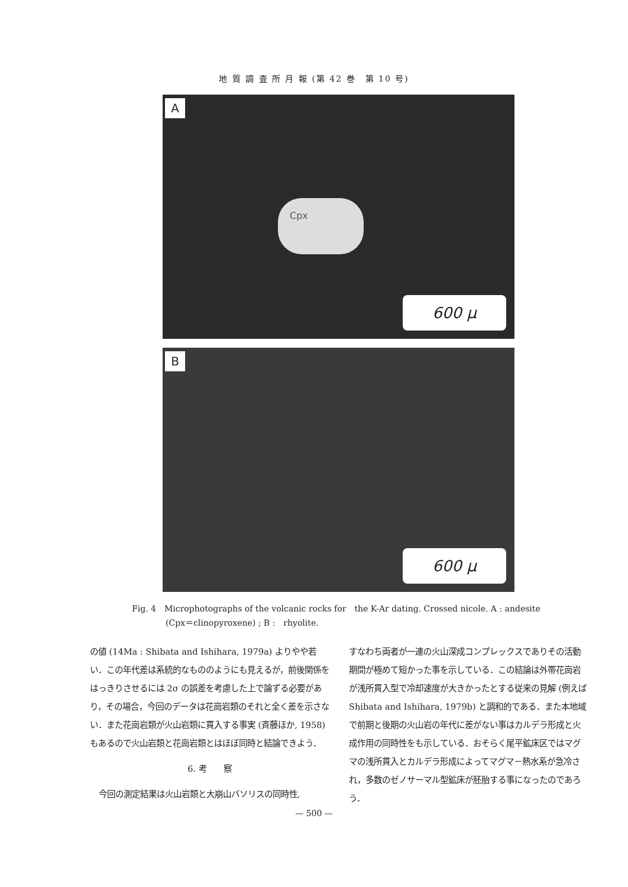地 質 調 査 所 月 報 (第 42 巻　第 10 号)
A
Cpx
600 µ
B
600 µ
Fig. 4　Microphotographs of the volcanic rocks for　the K-Ar dating. Crossed nicole. A : andesite
(Cpx＝clinopyroxene) ; B :　rhyolite.
の値 (14Ma : Shibata and Ishihara, 1979a) よりやや若い．この年代差は系統的なもののようにも見えるが，前後関係をはっきりさせるには 2σ の誤差を考慮した上で論ずる必要があり，その場合，今回のデータは花崗岩類のそれと全く差を示さない．また花崗岩類が火山岩類に貫入する事実 (斉藤ほか, 1958) もあるので火山岩類と花崗岩類とはほぼ同時と結論できよう．
6. 考　　察
今回の測定結果は火山岩類と大崩山バソリスの同時性,
すなわち両者が一連の火山深成コンプレックスでありその活動期間が極めて短かった事を示している．この結論は外帯花崗岩が浅所貫入型で冷却速度が大きかったとする従来の見解 (例えば Shibata and Ishihara, 1979b) と調和的である．また本地域で前期と後期の火山岩の年代に差がない事はカルデラ形成と火成作用の同時性をも示している．おそらく尾平鉱床区ではマグマの浅所貫入とカルデラ形成によってマグマ－熱水系が急冷され，多数のゼノサーマル型鉱床が胚胎する事になったのであろう．
— 500 —